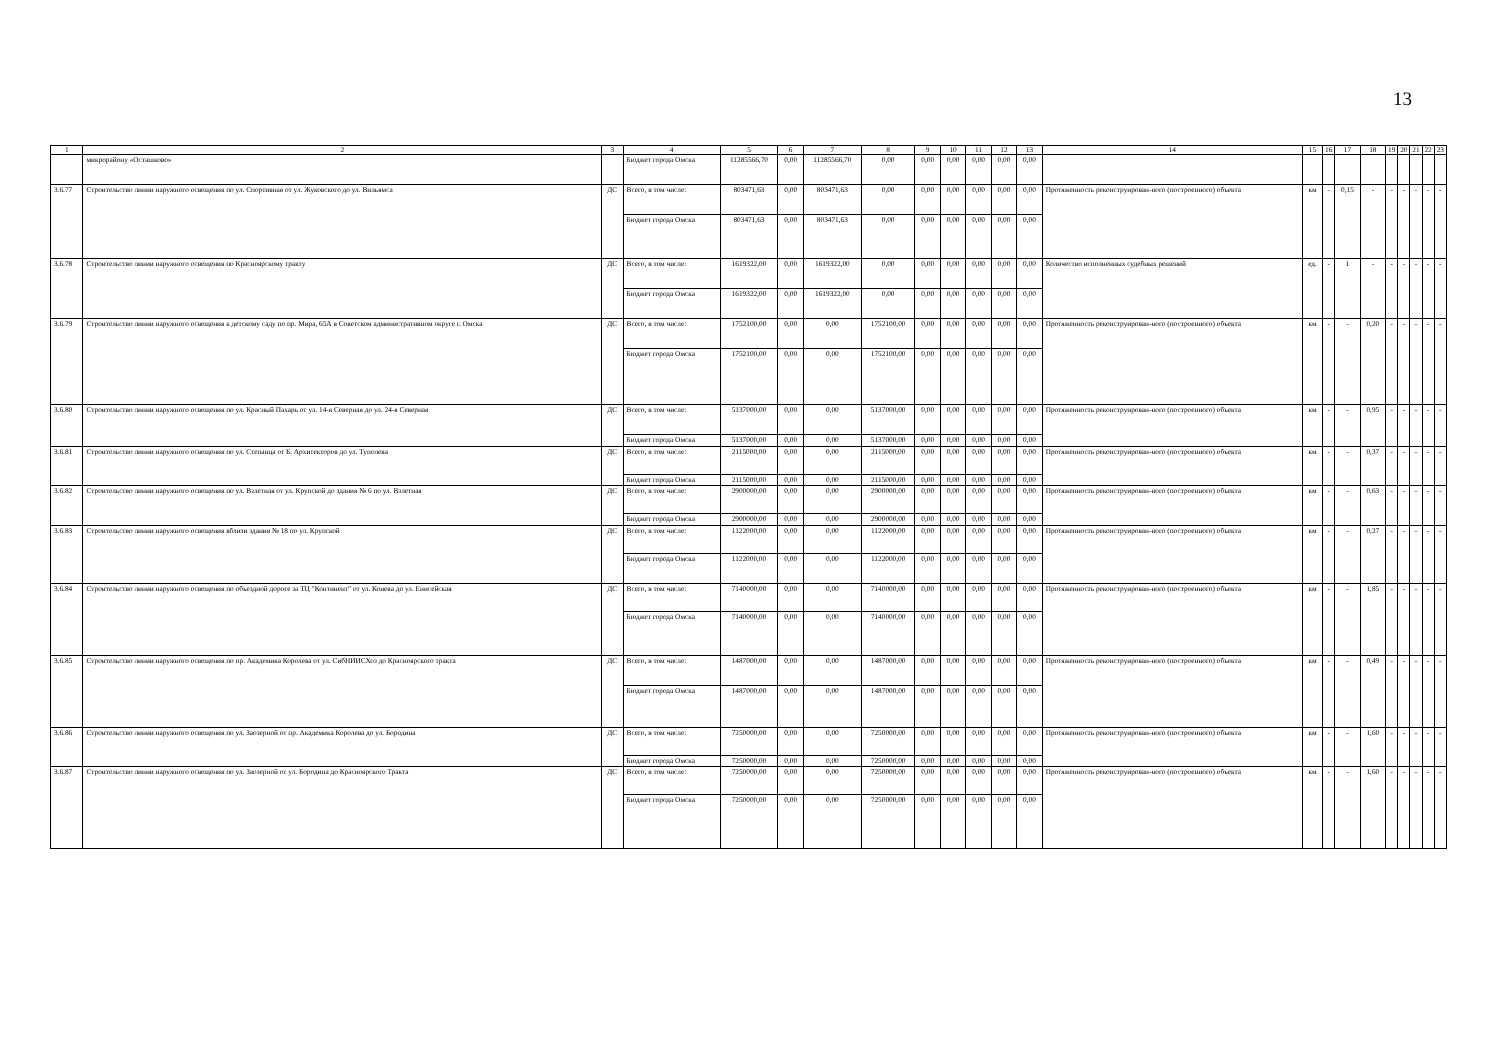13
| 1 | 2 | 3 | 4 | 5 | 6 | 7 | 8 | 9 | 10 | 11 | 12 | 13 | 14 | 15 | 16 | 17 | 18 | 19 | 20 | 21 | 22 | 23 |
| --- | --- | --- | --- | --- | --- | --- | --- | --- | --- | --- | --- | --- | --- | --- | --- | --- | --- | --- | --- | --- | --- | --- |
| | микрорайону «Осташково» | | Бюджет города Омска | 11285566,70 | 0,00 | 11285566,70 | 0,00 | 0,00 | 0,00 | 0,00 | 0,00 | 0,00 | | | | | | | | | | |
| 3.6.77 | Строительство линии наружного освещения по ул. Спортивная от ул. Жуковского до ул. Вильямса | ДС | Всего, в том числе: | 803471,63 | 0,00 | 803471,63 | 0,00 | 0,00 | 0,00 | 0,00 | 0,00 | 0,00 | Протяженность реконструирован-ного (построенного) объекта | км | - | 0,15 | - | - | - | - | - | - |
| | | | Бюджет города Омска | 803471,63 | 0,00 | 803471,63 | 0,00 | 0,00 | 0,00 | 0,00 | 0,00 | 0,00 | | | | | | | | | | |
| 3.6.78 | Строительство линии наружного освещения по Красноярскому тракту | ДС | Всего, в том числе: | 1619322,00 | 0,00 | 1619322,00 | 0,00 | 0,00 | 0,00 | 0,00 | 0,00 | 0,00 | Количество исполненных судебных решений | ед. | - | 1 | - | - | - | - | - | - |
| | | | Бюджет города Омска | 1619322,00 | 0,00 | 1619322,00 | 0,00 | 0,00 | 0,00 | 0,00 | 0,00 | 0,00 | | | | | | | | | | |
| 3.6.79 | Строительство линии наружного освещения к детскому саду по пр. Мира, 65А в Советском административном округе г. Омска | ДС | Всего, в том числе: | 1752100,00 | 0,00 | 0,00 | 1752100,00 | 0,00 | 0,00 | 0,00 | 0,00 | 0,00 | Протяженность реконструирован-ного (построенного) объекта | км | - | - | 0,20 | - | - | - | - | - |
| | | | Бюджет города Омска | 1752100,00 | 0,00 | 0,00 | 1752100,00 | 0,00 | 0,00 | 0,00 | 0,00 | 0,00 | | | | | | | | | | |
| 3.6.80 | Строительство линии наружного освещения по ул. Красный Пахарь от ул. 14-я Северная до ул. 24-я Северная | ДС | Всего, в том числе: | 5137000,00 | 0,00 | 0,00 | 5137000,00 | 0,00 | 0,00 | 0,00 | 0,00 | 0,00 | Протяженность реконструирован-ного (построенного) объекта | км | - | - | 0,95 | - | - | - | - | - |
| | | | Бюджет города Омска | 5137000,00 | 0,00 | 0,00 | 5137000,00 | 0,00 | 0,00 | 0,00 | 0,00 | 0,00 | | | | | | | | | | |
| 3.6.81 | Строительство линии наружного освещения по ул. Степанца от Б. Архитекторов до ул. Туполева | ДС | Всего, в том числе: | 2115000,00 | 0,00 | 0,00 | 2115000,00 | 0,00 | 0,00 | 0,00 | 0,00 | 0,00 | Протяженность реконструирован-ного (построенного) объекта | км | - | - | 0,37 | - | - | - | - | - |
| | | | Бюджет города Омска | 2115000,00 | 0,00 | 0,00 | 2115000,00 | 0,00 | 0,00 | 0,00 | 0,00 | 0,00 | | | | | | | | | | |
| 3.6.82 | Строительство линии наружного освещения по ул. Взлетная от ул. Крупской до здания № 6 по ул. Взлетная | ДС | Всего, в том числе: | 2900000,00 | 0,00 | 0,00 | 2900000,00 | 0,00 | 0,00 | 0,00 | 0,00 | 0,00 | Протяженность реконструирован-ного (построенного) объекта | км | - | - | 0,63 | - | - | - | - | - |
| | | | Бюджет города Омска | 2900000,00 | 0,00 | 0,00 | 2900000,00 | 0,00 | 0,00 | 0,00 | 0,00 | 0,00 | | | | | | | | | | |
| 3.6.83 | Строительство линии наружного освещения вблизи здания № 18 по ул. Крупской | ДС | Всего, в том числе: | 1122000,00 | 0,00 | 0,00 | 1122000,00 | 0,00 | 0,00 | 0,00 | 0,00 | 0,00 | Протяженность реконструирован-ного (построенного) объекта | км | - | - | 0,27 | - | - | - | - | - |
| | | | Бюджет города Омска | 1122000,00 | 0,00 | 0,00 | 1122000,00 | 0,00 | 0,00 | 0,00 | 0,00 | 0,00 | | | | | | | | | | |
| 3.6.84 | Строительство линии наружного освещения по объездной дороге за ТЦ "Континент" от ул. Конева до ул. Енисейская | ДС | Всего, в том числе: | 7140000,00 | 0,00 | 0,00 | 7140000,00 | 0,00 | 0,00 | 0,00 | 0,00 | 0,00 | Протяженность реконструирован-ного (построенного) объекта | км | - | - | 1,85 | - | - | - | - | - |
| | | | Бюджет города Омска | 7140000,00 | 0,00 | 0,00 | 7140000,00 | 0,00 | 0,00 | 0,00 | 0,00 | 0,00 | | | | | | | | | | |
| 3.6.85 | Строительство линии наружного освещения по пр. Академика Королева от ул. СибНИИСХоз до Красноярского тракта | ДС | Всего, в том числе: | 1487000,00 | 0,00 | 0,00 | 1487000,00 | 0,00 | 0,00 | 0,00 | 0,00 | 0,00 | Протяженность реконструирован-ного (построенного) объекта | км | - | - | 0,49 | - | - | - | - | - |
| | | | Бюджет города Омска | 1487000,00 | 0,00 | 0,00 | 1487000,00 | 0,00 | 0,00 | 0,00 | 0,00 | 0,00 | | | | | | | | | | |
| 3.6.86 | Строительство линии наружного освещения по ул. Заозерной от пр. Академика Королева до ул. Бородина | ДС | Всего, в том числе: | 7250000,00 | 0,00 | 0,00 | 7250000,00 | 0,00 | 0,00 | 0,00 | 0,00 | 0,00 | Протяженность реконструирован-ного (построенного) объекта | км | - | - | 1,60 | - | - | - | - | - |
| | | | Бюджет города Омска | 7250000,00 | 0,00 | 0,00 | 7250000,00 | 0,00 | 0,00 | 0,00 | 0,00 | 0,00 | | | | | | | | | | |
| 3.6.87 | Строительство линии наружного освещения по ул. Заозерной от ул. Бородина до Красноярского Тракта | ДС | Всего, в том числе: | 7250000,00 | 0,00 | 0,00 | 7250000,00 | 0,00 | 0,00 | 0,00 | 0,00 | 0,00 | Протяженность реконструирован-ного (построенного) объекта | км | - | - | 1,60 | - | - | - | - | - |
| | | | Бюджет города Омска | 7250000,00 | 0,00 | 0,00 | 7250000,00 | 0,00 | 0,00 | 0,00 | 0,00 | 0,00 | | | | | | | | | | |